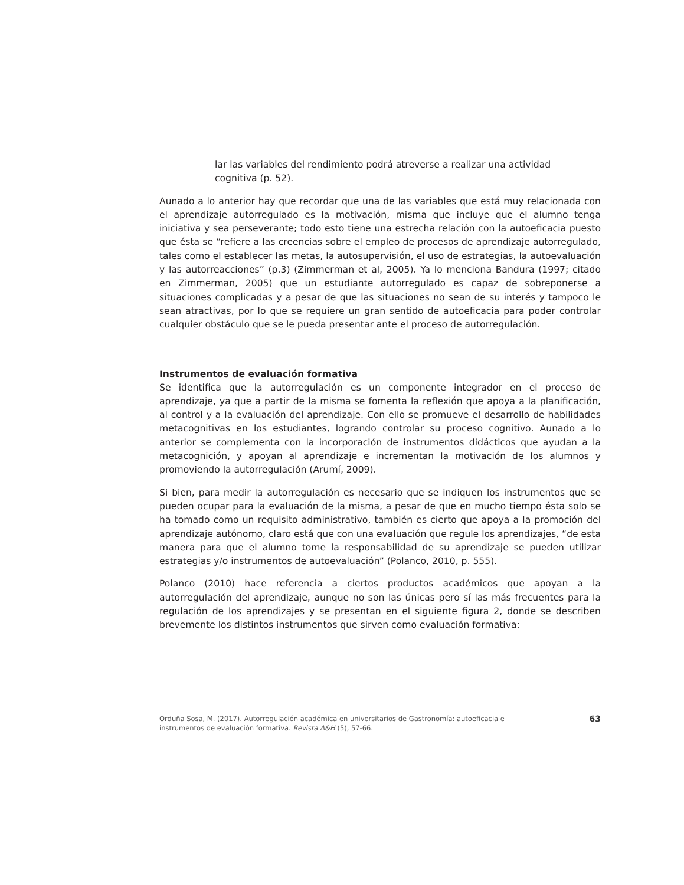lar las variables del rendimiento podrá atreverse a realizar una actividad cognitiva (p. 52).
Aunado a lo anterior hay que recordar que una de las variables que está muy relacionada con el aprendizaje autorregulado es la motivación, misma que incluye que el alumno tenga iniciativa y sea perseverante; todo esto tiene una estrecha relación con la autoeficacia puesto que ésta se “refiere a las creencias sobre el empleo de procesos de aprendizaje autorregulado, tales como el establecer las metas, la autosupervisión, el uso de estrategias, la autoevaluación y las autorreacciones” (p.3) (Zimmerman et al, 2005). Ya lo menciona Bandura (1997; citado en Zimmerman, 2005) que un estudiante autorregulado es capaz de sobreponerse a situaciones complicadas y a pesar de que las situaciones no sean de su interés y tampoco le sean atractivas, por lo que se requiere un gran sentido de autoeficacia para poder controlar cualquier obstáculo que se le pueda presentar ante el proceso de autorregulación.
Instrumentos de evaluación formativa
Se identifica que la autorregulación es un componente integrador en el proceso de aprendizaje, ya que a partir de la misma se fomenta la reflexión que apoya a la planificación, al control y a la evaluación del aprendizaje. Con ello se promueve el desarrollo de habilidades metacognitivas en los estudiantes, logrando controlar su proceso cognitivo. Aunado a lo anterior se complementa con la incorporación de instrumentos didácticos que ayudan a la metacognición, y apoyan al aprendizaje e incrementan la motivación de los alumnos y promoviendo la autorregulación (Arumí, 2009).
Si bien, para medir la autorregulación es necesario que se indiquen los instrumentos que se pueden ocupar para la evaluación de la misma, a pesar de que en mucho tiempo ésta solo se ha tomado como un requisito administrativo, también es cierto que apoya a la promoción del aprendizaje autónomo, claro está que con una evaluación que regule los aprendizajes, “de esta manera para que el alumno tome la responsabilidad de su aprendizaje se pueden utilizar estrategias y/o instrumentos de autoevaluación” (Polanco, 2010, p. 555).
Polanco (2010) hace referencia a ciertos productos académicos que apoyan a la autorregulación del aprendizaje, aunque no son las únicas pero sí las más frecuentes para la regulación de los aprendizajes y se presentan en el siguiente figura 2, donde se describen brevemente los distintos instrumentos que sirven como evaluación formativa:
Orduña Sosa, M. (2017). Autorregulación académica en universitarios de Gastronomía: autoeficacia e instrumentos de evaluación formativa. Revista A&H (5), 57-66.
63